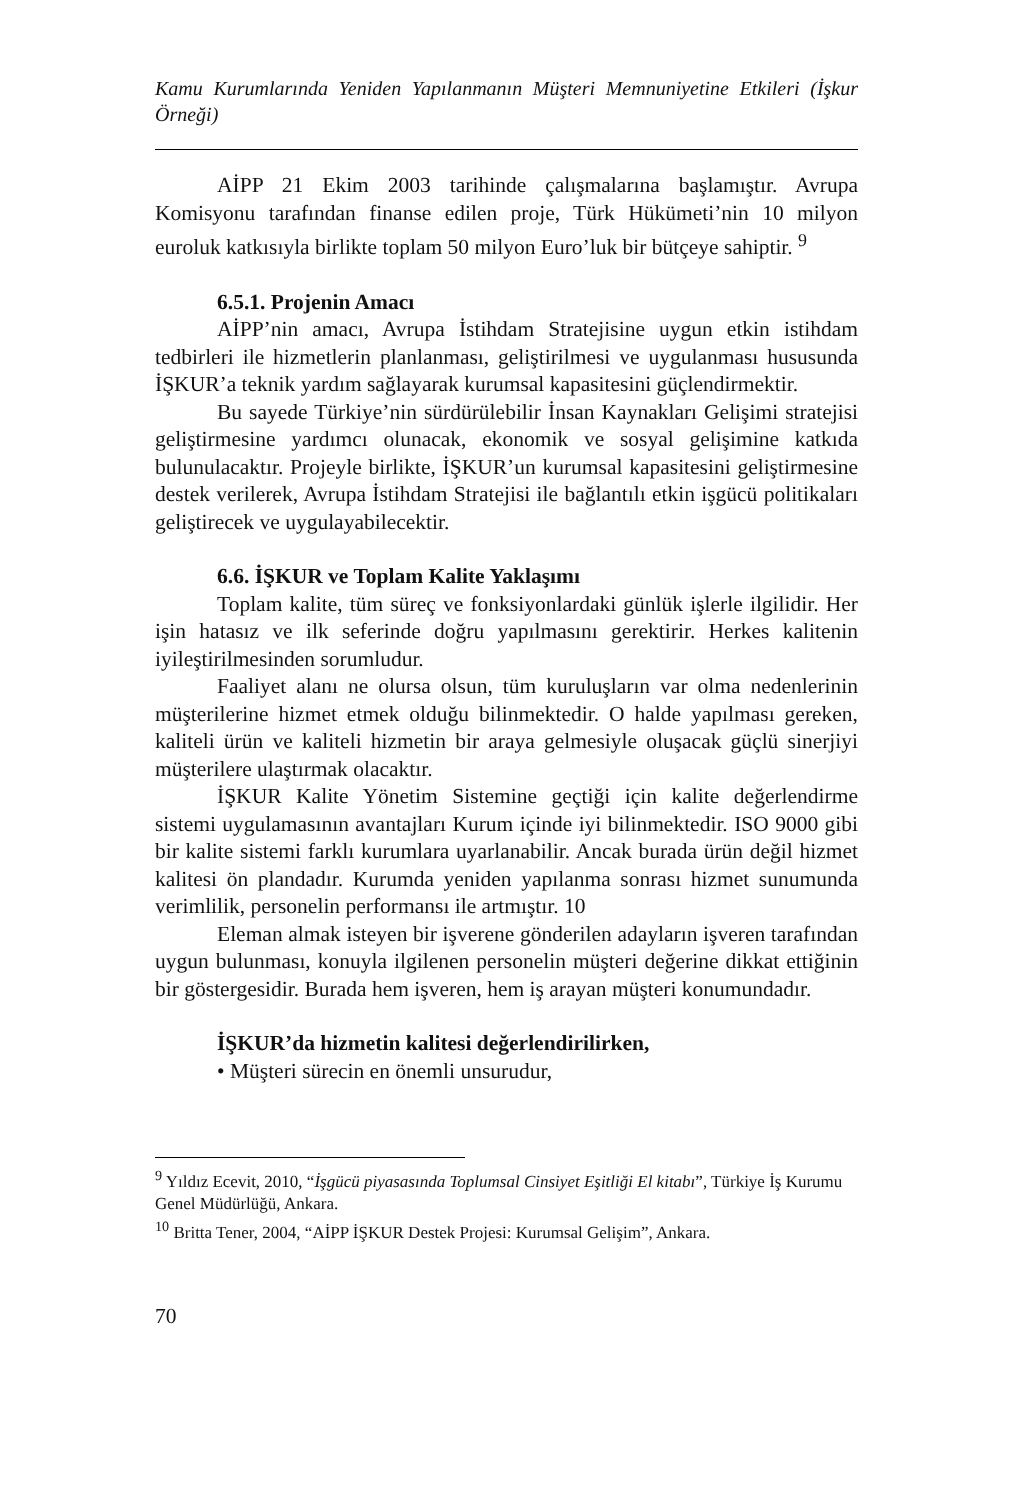Kamu Kurumlarında Yeniden Yapılanmanın Müşteri Memnuniyetine Etkileri (İşkur Örneği)
AİPP 21 Ekim 2003 tarihinde çalışmalarına başlamıştır. Avrupa Komisyonu tarafından finanse edilen proje, Türk Hükümeti’nin 10 milyon euroluk katkısıyla birlikte toplam 50 milyon Euro’luk bir bütçeye sahiptir. <sup>9</sup>
6.5.1. Projenin Amacı
AİPP’nin amacı, Avrupa İstihdam Stratejisine uygun etkin istihdam tedbirleri ile hizmetlerin planlanması, geliştirilmesi ve uygulanması hususunda İŞKUR’a teknik yardım sağlayarak kurumsal kapasitesini güçlendirmektir.
Bu sayede Türkiye’nin sürdürülebilir İnsan Kaynakları Gelişimi stratejisi geliştirmesine yardımcı olunacak, ekonomik ve sosyal gelişimine katkıda bulunulacaktır. Projeyle birlikte, İŞKUR’un kurumsal kapasitesini geliştirmesine destek verilerek, Avrupa İstihdam Stratejisi ile bağlantılı etkin işgücü politikaları geliştirecek ve uygulayabilecektir.
6.6. İŞKUR ve Toplam Kalite Yaklaşımı
Toplam kalite, tüm süreç ve fonksiyonlardaki günlük işlerle ilgilidir. Her işin hatasız ve ilk seferinde doğru yapılmasını gerektirir. Herkes kalitenin iyileştirilmesinden sorumludur.
Faaliyet alanı ne olursa olsun, tüm kuruluşların var olma nedenlerinin müşterilerine hizmet etmek olduğu bilinmektedir. O halde yapılması gereken, kaliteli ürün ve kaliteli hizmetin bir araya gelmesiyle oluşacak güçlü sinerjiyi müşterilere ulaştırmak olacaktır.
İŞKUR Kalite Yönetim Sistemine geçtiği için kalite değerlendirme sistemi uygulamasının avantajları Kurum içinde iyi bilinmektedir. ISO 9000 gibi bir kalite sistemi farklı kurumlara uyarlanabilir. Ancak burada ürün değil hizmet kalitesi ön plandadır. Kurumda yeniden yapılanma sonrası hizmet sunumunda verimlilik, personelin performansı ile artmıştır. 10
Eleman almak isteyen bir işverene gönderilen adayların işveren tarafından uygun bulunması, konuyla ilgilenen personelin müşteri değerine dikkat ettiğinin bir göstergesidir. Burada hem işveren, hem iş arayan müşteri konumundadır.
İŞKUR’da hizmetin kalitesi değerlendirilirken,
• Müşteri sürecin en önemli unsurudur,
<sup>9</sup> Yıldız Ecevit, 2010, “İşgücü piyasasında Toplumsal Cinsiyet Eşitliği El kitabı”, Türkiye İş Kurumu Genel Müdürlüğü, Ankara.
<sup>10</sup> Britta Tener, 2004, “AİPP İŞKUR Destek Projesi: Kurumsal Gelişim”, Ankara.
70